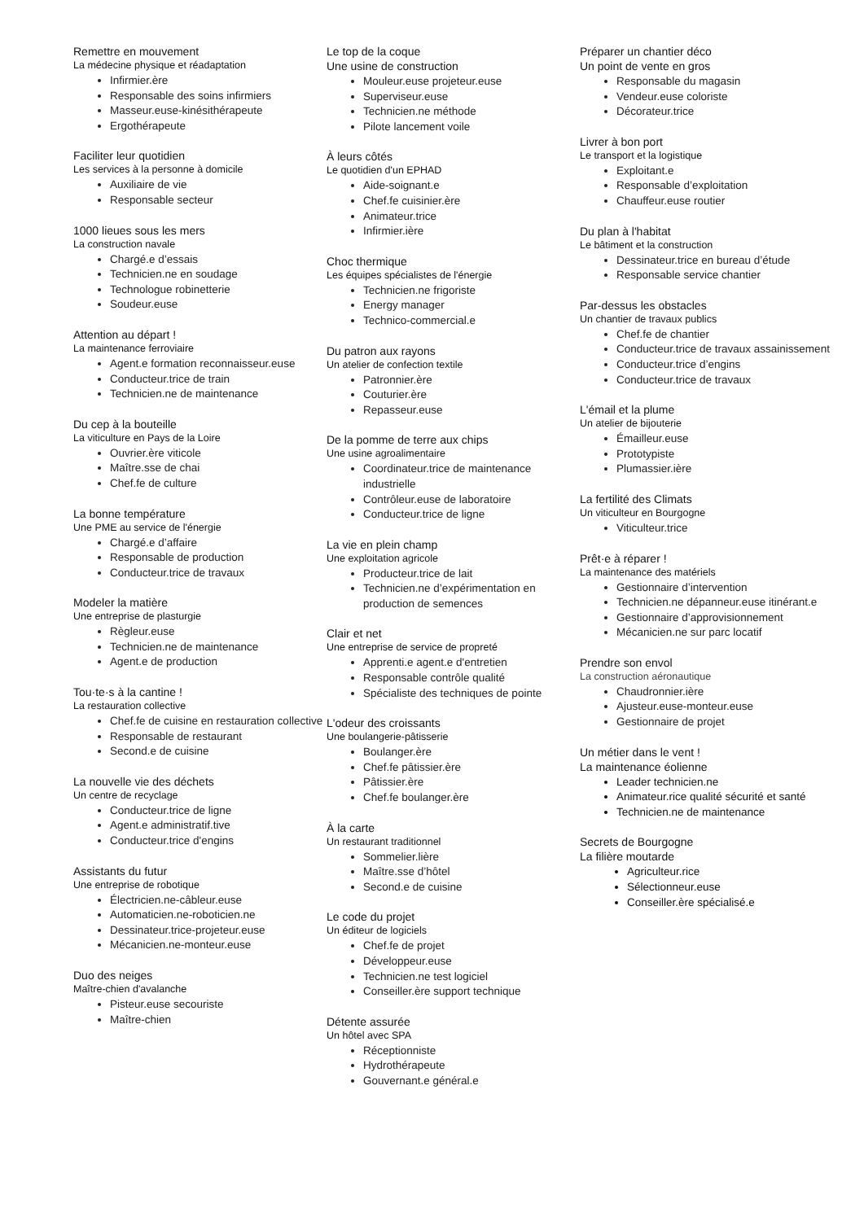Remettre en mouvement
La médecine physique et réadaptation
Infirmier.ère
Responsable des soins infirmiers
Masseur.euse-kinésithérapeute
Ergothérapeute
Faciliter leur quotidien
Les services à la personne à domicile
Auxiliaire de vie
Responsable secteur
1000 lieues sous les mers
La construction navale
Chargé.e d’essais
Technicien.ne en soudage
Technologue robinetterie
Soudeur.euse
Attention au départ !
La maintenance ferroviaire
Agent.e formation reconnaisseur.euse
Conducteur.trice de train
Technicien.ne de maintenance
Du cep à la bouteille
La viticulture en Pays de la Loire
Ouvrier.ère viticole
Maître.sse de chai
Chef.fe de culture
La bonne température
Une PME au service de l'énergie
Chargé.e d’affaire
Responsable de production
Conducteur.trice de travaux
Modeler la matière
Une entreprise de plasturgie
Règleur.euse
Technicien.ne de maintenance
Agent.e de production
Tou·te·s à la cantine !
La restauration collective
Chef.fe de cuisine en restauration collective
Responsable de restaurant
Second.e de cuisine
La nouvelle vie des déchets
Un centre de recyclage
Conducteur.trice de ligne
Agent.e administratif.tive
Conducteur.trice d'engins
Assistants du futur
Une entreprise de robotique
Électricien.ne-câbleur.euse
Automaticien.ne-roboticien.ne
Dessinateur.trice-projeteur.euse
Mécanicien.ne-monteur.euse
Duo des neiges
Maître-chien d'avalanche
Pisteur.euse secouriste
Maître-chien
Le top de la coque
Une usine de construction
Mouleur.euse projeteur.euse
Superviseur.euse
Technicien.ne méthode
Pilote lancement voile
À leurs côtés
Le quotidien d'un EPHAD
Aide-soignant.e
Chef.fe cuisinier.ère
Animateur.trice
Infirmier.ière
Choc thermique
Les équipes spécialistes de l'énergie
Technicien.ne frigoriste
Energy manager
Technico-commercial.e
Du patron aux rayons
Un atelier de confection textile
Patronnier.ère
Couturier.ère
Repasseur.euse
De la pomme de terre aux chips
Une usine agroalimentaire
Coordinateur.trice de maintenance industrielle
Contrôleur.euse de laboratoire
Conducteur.trice de ligne
La vie en plein champ
Une exploitation agricole
Producteur.trice de lait
Technicien.ne d’expérimentation en production de semences
Clair et net
Une entreprise de service de propreté
Apprenti.e agent.e d'entretien
Responsable contrôle qualité
Spécialiste des techniques de pointe
L'odeur des croissants
Une boulangerie-pâtisserie
Boulanger.ère
Chef.fe pâtissier.ère
Pâtissier.ère
Chef.fe boulanger.ère
À la carte
Un restaurant traditionnel
Sommelier.lière
Maître.sse d’hôtel
Second.e de cuisine
Le code du projet
Un éditeur de logiciels
Chef.fe de projet
Développeur.euse
Technicien.ne test logiciel
Conseiller.ère support technique
Détente assurée
Un hôtel avec SPA
Réceptionniste
Hydrothérapeute
Gouvernant.e général.e
Préparer un chantier déco
Un point de vente en gros
Responsable du magasin
Vendeur.euse coloriste
Décorateur.trice
Livrer à bon port
Le transport et la logistique
Exploitant.e
Responsable d’exploitation
Chauffeur.euse routier
Du plan à l'habitat
Le bâtiment et la construction
Dessinateur.trice en bureau d’étude
Responsable service chantier
Par-dessus les obstacles
Un chantier de travaux publics
Chef.fe de chantier
Conducteur.trice de travaux assainissement
Conducteur.trice d’engins
Conducteur.trice de travaux
L'émail et la plume
Un atelier de bijouterie
Émailleur.euse
Prototypiste
Plumassier.ière
La fertilité des Climats
Un viticulteur en Bourgogne
Viticulteur.trice
Prêt·e à réparer !
La maintenance des matériels
Gestionnaire d’intervention
Technicien.ne dépanneur.euse itinérant.e
Gestionnaire d’approvisionnement
Mécanicien.ne sur parc locatif
Prendre son envol
La construction aéronautique
Chaudronnier.ière
Ajusteur.euse-monteur.euse
Gestionnaire de projet
Un métier dans le vent !
La maintenance éolienne
Leader technicien.ne
Animateur.rice qualité sécurité et santé
Technicien.ne de maintenance
Secrets de Bourgogne
La filière moutarde
Agriculteur.rice
Sélectionneur.euse
Conseiller.ère spécialisé.e